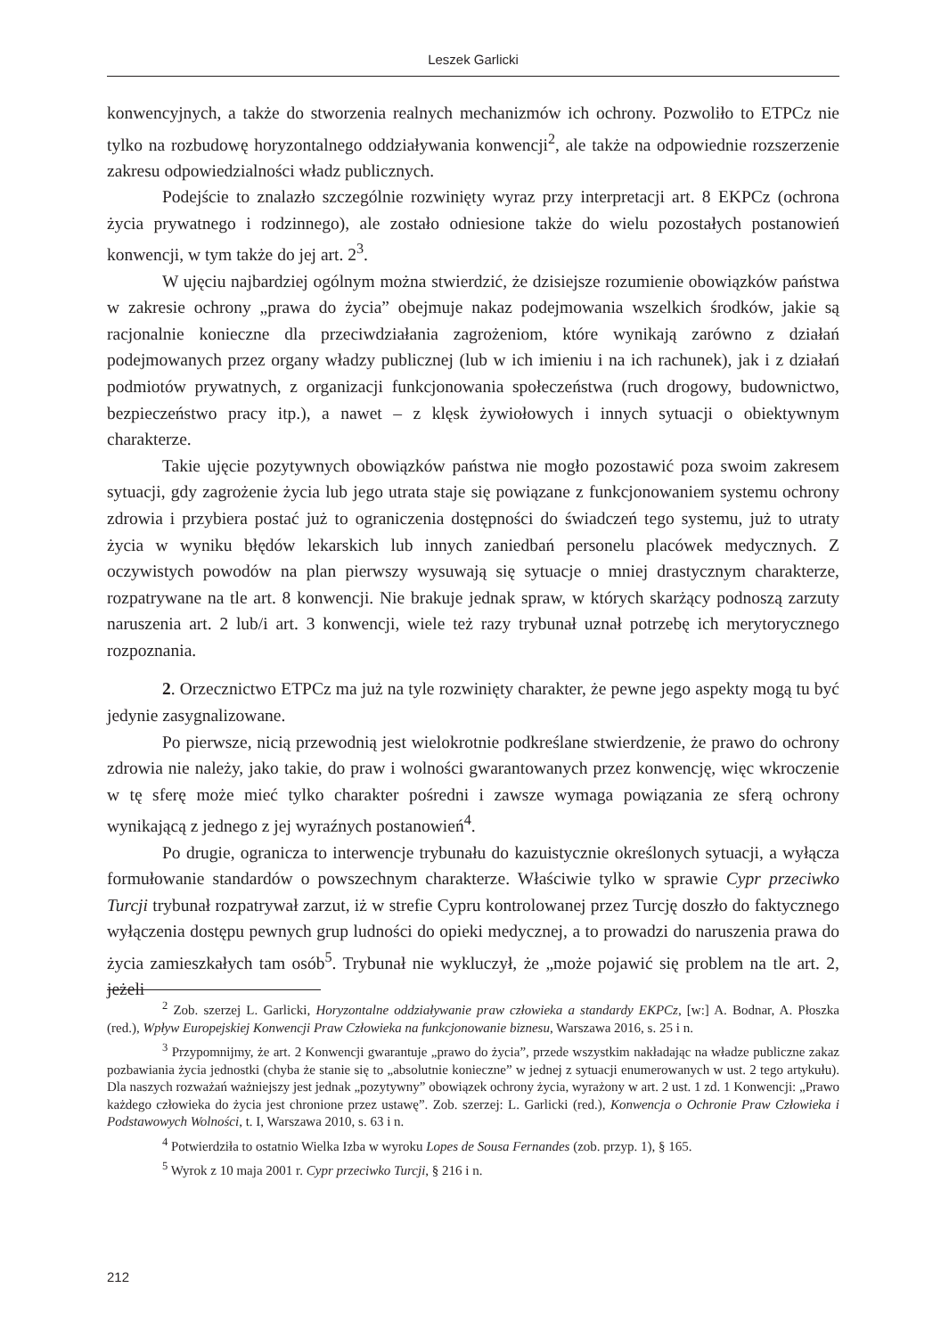Leszek Garlicki
konwencyjnych, a także do stworzenia realnych mechanizmów ich ochrony. Pozwoliło to ETPCz nie tylko na rozbudowę horyzontalnego oddziaływania konwencji<sup>2</sup>, ale także na odpowiednie rozszerzenie zakresu odpowiedzialności władz publicznych.
Podejście to znalazło szczególnie rozwinięty wyraz przy interpretacji art. 8 EKPCz (ochrona życia prywatnego i rodzinnego), ale zostało odniesione także do wielu pozostałych postanowień konwencji, w tym także do jej art. 2<sup>3</sup>.
W ujęciu najbardziej ogólnym można stwierdzić, że dzisiejsze rozumienie obowiązków państwa w zakresie ochrony „prawa do życia” obejmuje nakaz podejmowania wszelkich środków, jakie są racjonalnie konieczne dla przeciwdziałania zagrożeniom, które wynikają zarówno z działań podejmowanych przez organy władzy publicznej (lub w ich imieniu i na ich rachunek), jak i z działań podmiotów prywatnych, z organizacji funkcjonowania społeczeństwa (ruch drogowy, budownictwo, bezpieczeństwo pracy itp.), a nawet – z klęsk żywiołowych i innych sytuacji o obiektywnym charakterze.
Takie ujęcie pozytywnych obowiązków państwa nie mogło pozostawić poza swoim zakresem sytuacji, gdy zagrożenie życia lub jego utrata staje się powiązane z funkcjonowaniem systemu ochrony zdrowia i przybiera postać już to ograniczenia dostępności do świadczeń tego systemu, już to utraty życia w wyniku błędów lekarskich lub innych zaniedbań personelu placówek medycznych. Z oczywistych powodów na plan pierwszy wysuwają się sytuacje o mniej drastycznym charakterze, rozpatrywane na tle art. 8 konwencji. Nie brakuje jednak spraw, w których skarżący podnoszą zarzuty naruszenia art. 2 lub/i art. 3 konwencji, wiele też razy trybunał uznał potrzebę ich merytorycznego rozpoznania.
2. Orzecznictwo ETPCz ma już na tyle rozwinięty charakter, że pewne jego aspekty mogą tu być jedynie zasygnalizowane.
Po pierwsze, nicią przewodnią jest wielokrotnie podkreślane stwierdzenie, że prawo do ochrony zdrowia nie należy, jako takie, do praw i wolności gwarantowanych przez konwencję, więc wkroczenie w tę sferę może mieć tylko charakter pośredni i zawsze wymaga powiązania ze sferą ochrony wynikającą z jednego z jej wyraźnych postanowień<sup>4</sup>.
Po drugie, ogranicza to interwencje trybunału do kazuistycznie określonych sytuacji, a wyłącza formułowanie standardów o powszechnym charakterze. Właściwie tylko w sprawie Cypr przeciwko Turcji trybunał rozpatrywał zarzut, iż w strefie Cypru kontrolowanej przez Turcję doszło do faktycznego wyłączenia dostępu pewnych grup ludności do opieki medycznej, a to prowadzi do naruszenia prawa do życia zamieszkałych tam osób<sup>5</sup>. Trybunał nie wykluczył, że „może pojawić się problem na tle art. 2, jeżeli
<sup>2</sup> Zob. szerzej L. Garlicki, Horyzontalne oddziaływanie praw człowieka a standardy EKPCz, [w:] A. Bodnar, A. Płoszka (red.), Wpływ Europejskiej Konwencji Praw Człowieka na funkcjonowanie biznesu, Warszawa 2016, s. 25 i n.
<sup>3</sup> Przypomnijmy, że art. 2 Konwencji gwarantuje „prawo do życia”, przede wszystkim nakładając na władze publiczne zakaz pozbawiania życia jednostki (chyba że stanie się to „absolutnie konieczne” w jednej z sytuacji enumerowanych w ust. 2 tego artykułu). Dla naszych rozważań ważniejszy jest jednak „pozytywny” obowiązek ochrony życia, wyrażony w art. 2 ust. 1 zd. 1 Konwencji: „Prawo każdego człowieka do życia jest chronione przez ustawę”. Zob. szerzej: L. Garlicki (red.), Konwencja o Ochronie Praw Człowieka i Podstawowych Wolności, t. I, Warszawa 2010, s. 63 i n.
<sup>4</sup> Potwierdziła to ostatnio Wielka Izba w wyroku Lopes de Sousa Fernandes (zob. przyp. 1), § 165.
<sup>5</sup> Wyrok z 10 maja 2001 r. Cypr przeciwko Turcji, § 216 i n.
212